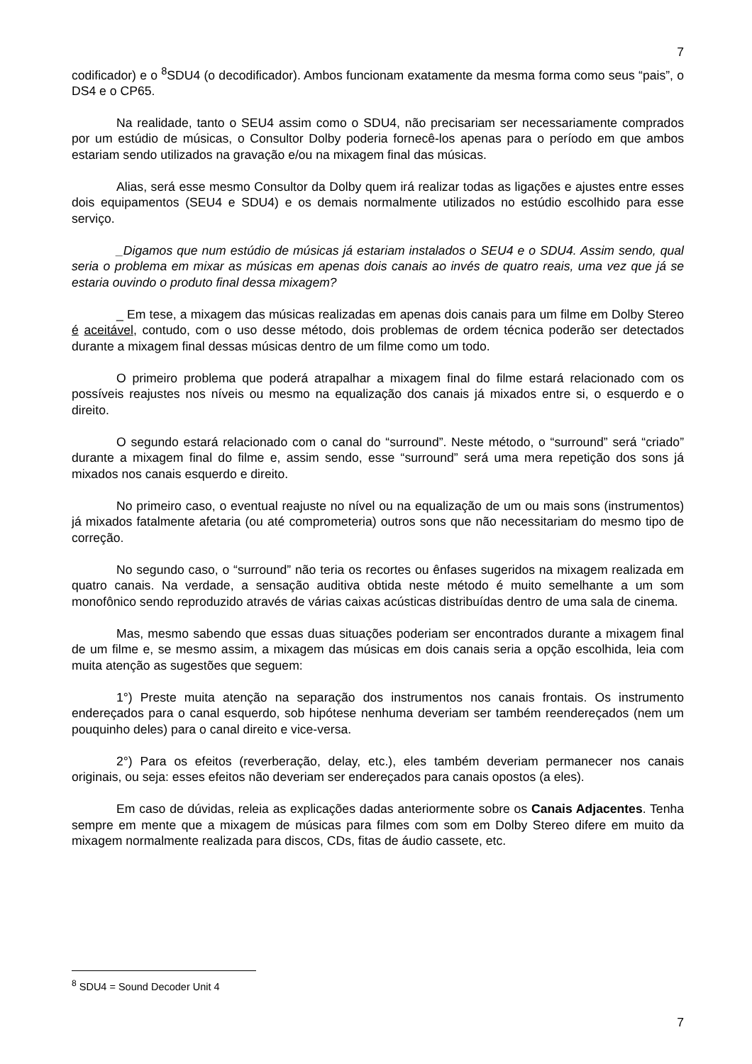7
codificador) e o <sup>8</sup>SDU4 (o decodificador). Ambos funcionam exatamente da mesma forma como seus “pais”, o DS4 e o CP65.
Na realidade, tanto o SEU4 assim como o SDU4, não precisariam ser necessariamente comprados por um estúdio de músicas, o Consultor Dolby poderia fornecê-los apenas para o período em que ambos estariam sendo utilizados na gravação e/ou na mixagem final das músicas.
Alias, será esse mesmo Consultor da Dolby quem irá realizar todas as ligações e ajustes entre esses dois equipamentos (SEU4 e SDU4) e os demais normalmente utilizados no estúdio escolhido para esse serviço.
_Digamos que num estúdio de músicas já estariam instalados o SEU4 e o SDU4. Assim sendo, qual seria o problema em mixar as músicas em apenas dois canais ao invés de quatro reais, uma vez que já se estaria ouvindo o produto final dessa mixagem?
_ Em tese, a mixagem das músicas realizadas em apenas dois canais para um filme em Dolby Stereo é aceitável, contudo, com o uso desse método, dois problemas de ordem técnica poderão ser detectados durante a mixagem final dessas músicas dentro de um filme como um todo.
O primeiro problema que poderá atrapalhar a mixagem final do filme estará relacionado com os possíveis reajustes nos níveis ou mesmo na equalização dos canais já mixados entre si, o esquerdo e o direito.
O segundo estará relacionado com o canal do “surround”. Neste método, o “surround” será “criado” durante a mixagem final do filme e, assim sendo, esse “surround” será uma mera repetição dos sons já mixados nos canais esquerdo e direito.
No primeiro caso, o eventual reajuste no nível ou na equalização de um ou mais sons (instrumentos) já mixados fatalmente afetaria (ou até comprometeria) outros sons que não necessitariam do mesmo tipo de correção.
No segundo caso, o “surround” não teria os recortes ou ênfases sugeridos na mixagem realizada em quatro canais. Na verdade, a sensação auditiva obtida neste método é muito semelhante a um som monofônico sendo reproduzido através de várias caixas acústicas distribuídas dentro de uma sala de cinema.
Mas, mesmo sabendo que essas duas situações poderiam ser encontrados durante a mixagem final de um filme e, se mesmo assim, a mixagem das músicas em dois canais seria a opção escolhida, leia com muita atenção as sugestões que seguem:
1°) Preste muita atenção na separação dos instrumentos nos canais frontais. Os instrumento endereçados para o canal esquerdo, sob hipótese nenhuma deveriam ser também reendereçados (nem um pouquinho deles) para o canal direito e vice-versa.
2°) Para os efeitos (reverberação, delay, etc.), eles também deveriam permanecer nos canais originais, ou seja: esses efeitos não deveriam ser endereçados para canais opostos (a eles).
Em caso de dúvidas, releia as explicações dadas anteriormente sobre os Canais Adjacentes. Tenha sempre em mente que a mixagem de músicas para filmes com som em Dolby Stereo difere em muito da mixagem normalmente realizada para discos, CDs, fitas de áudio cassete, etc.
<sup>8</sup> SDU4 = Sound Decoder Unit 4
7